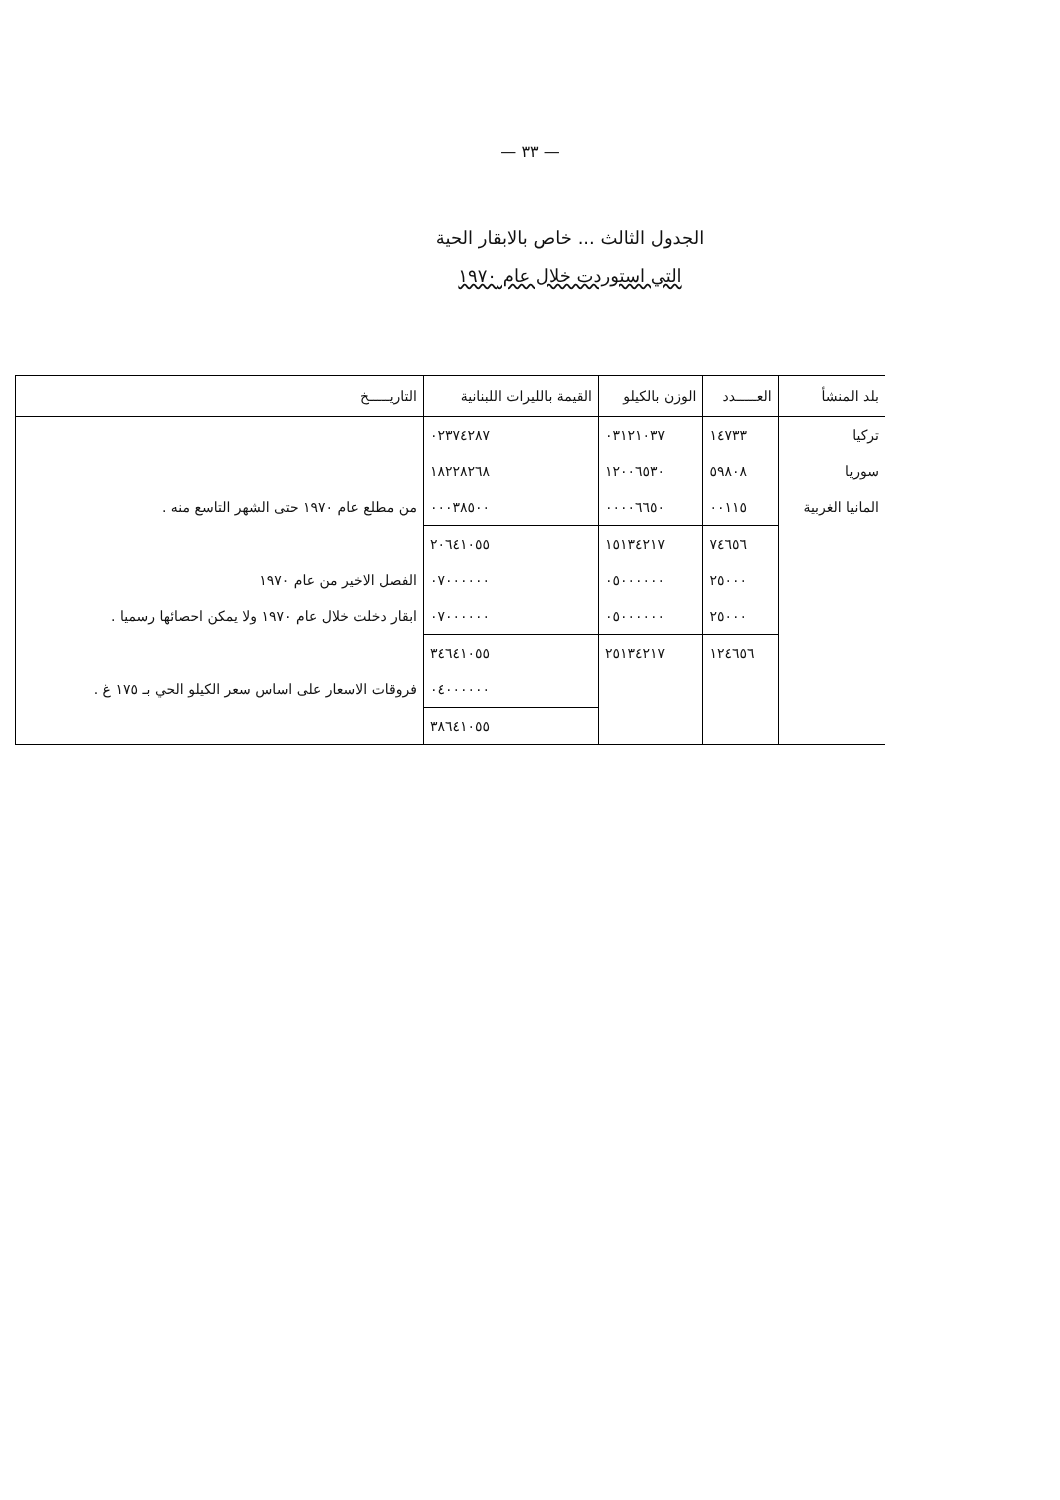— ٣٣ —
الجدول الثالث ... خاص بالابقار الحية
التي استوردت خلال عام ١٩٧٠
| بلد المنشأ | العـــــدد | الوزن بالكيلو | القيمة بالليرات اللبنانية | التاريـــــخ |
| --- | --- | --- | --- | --- |
| تركيا | ١٤٧٣٣ | ٠٣١٢١٠٣٧ | ٠٢٣٧٤٢٨٧ | |
| سوريا | ٥٩٨٠٨ | ١٢٠٠٦٥٣٠ | ١٨٢٢٨٢٦٨ | |
| المانيا الغربية | ٠٠١١٥ | ٠٠٠٠٦٦٥٠ | ٠٠٠٣٨٥٠٠ | من مطلع عام ١٩٧٠ حتى الشهر التاسع منه . |
| | ٧٤٦٥٦ | ١٥١٣٤٢١٧ | ٢٠٦٤١٠٥٥ | |
| | ٢٥٠٠٠ | ٠٥٠٠٠٠٠٠ | ٠٧٠٠٠٠٠٠ | الفصل الاخير من عام ١٩٧٠ |
| | ٢٥٠٠٠ | ٠٥٠٠٠٠٠٠ | ٠٧٠٠٠٠٠٠ | ابقار دخلت خلال عام ١٩٧٠ ولا يمكن احصائها رسميا . |
| | ١٢٤٦٥٦ | ٢٥١٣٤٢١٧ | ٣٤٦٤١٠٥٥ | |
| | | | ٠٤٠٠٠٠٠٠ | فروقات الاسعار على اساس سعر الكيلو الحي بـ ١٧٥ غ . |
| | | | ٣٨٦٤١٠٥٥ | |